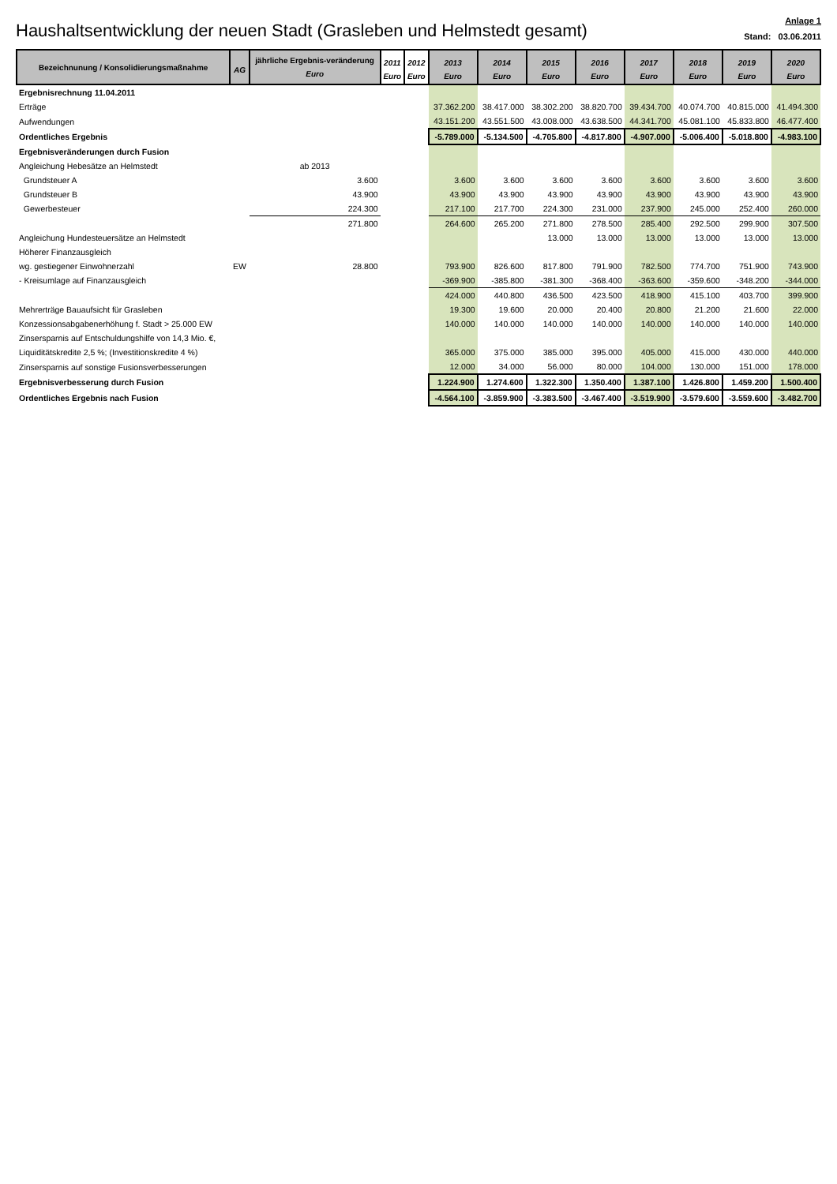Haushaltsentwicklung der neuen Stadt (Grasleben und Helmstedt gesamt)
Anlage 1
Stand: 03.06.2011
| Bezeichnunung / Konsolidierungsmaßnahme | AG | jährliche Ergebnis-veränderung Euro | 2011 Euro | 2012 Euro | 2013 Euro | 2014 Euro | 2015 Euro | 2016 Euro | 2017 Euro | 2018 Euro | 2019 Euro | 2020 Euro |
| --- | --- | --- | --- | --- | --- | --- | --- | --- | --- | --- | --- | --- |
| Ergebnisrechnung 11.04.2011 | | | | | | | | | | | | |
| Erträge | | | | | 37.362.200 | 38.417.000 | 38.302.200 | 38.820.700 | 39.434.700 | 40.074.700 | 40.815.000 | 41.494.300 |
| Aufwendungen | | | | | 43.151.200 | 43.551.500 | 43.008.000 | 43.638.500 | 44.341.700 | 45.081.100 | 45.833.800 | 46.477.400 |
| Ordentliches Ergebnis | | | | | -5.789.000 | -5.134.500 | -4.705.800 | -4.817.800 | -4.907.000 | -5.006.400 | -5.018.800 | -4.983.100 |
| Ergebnisveränderungen durch Fusion | | | | | | | | | | | | |
| Angleichung Hebesätze an Helmstedt | | ab 2013 | | | | | | | | | | |
| Grundsteuer A | | 3.600 | | | 3.600 | 3.600 | 3.600 | 3.600 | 3.600 | 3.600 | 3.600 | 3.600 |
| Grundsteuer B | | 43.900 | | | 43.900 | 43.900 | 43.900 | 43.900 | 43.900 | 43.900 | 43.900 | 43.900 |
| Gewerbesteuer | | 224.300 | | | 217.100 | 217.700 | 224.300 | 231.000 | 237.900 | 245.000 | 252.400 | 260.000 |
| | | 271.800 | | | 264.600 | 265.200 | 271.800 | 278.500 | 285.400 | 292.500 | 299.900 | 307.500 |
| Angleichung Hundesteuersätze an Helmstedt | | | | | | | 13.000 | 13.000 | 13.000 | 13.000 | 13.000 | 13.000 |
| Höherer Finanzausgleich | | | | | | | | | | | | |
| wg. gestiegener Einwohnerzahl | EW | 28.800 | | | 793.900 | 826.600 | 817.800 | 791.900 | 782.500 | 774.700 | 751.900 | 743.900 |
| - Kreisumlage auf Finanzausgleich | | | | | -369.900 | -385.800 | -381.300 | -368.400 | -363.600 | -359.600 | -348.200 | -344.000 |
| | | | | | 424.000 | 440.800 | 436.500 | 423.500 | 418.900 | 415.100 | 403.700 | 399.900 |
| Mehrerträge Bauaufsicht für Grasleben | | | | | 19.300 | 19.600 | 20.000 | 20.400 | 20.800 | 21.200 | 21.600 | 22.000 |
| Konzessionsabgabenerhöhung f. Stadt > 25.000 EW | | | | | 140.000 | 140.000 | 140.000 | 140.000 | 140.000 | 140.000 | 140.000 | 140.000 |
| Zinsersparnis auf Entschuldungshilfe von 14,3 Mio. €, | | | | | | | | | | | | |
| Liquiditätskredite 2,5 %; (Investitionskredite 4 %) | | | | | 365.000 | 375.000 | 385.000 | 395.000 | 405.000 | 415.000 | 430.000 | 440.000 |
| Zinsersparnis auf sonstige Fusionsverbesserungen | | | | | 12.000 | 34.000 | 56.000 | 80.000 | 104.000 | 130.000 | 151.000 | 178.000 |
| Ergebnisverbesserung durch Fusion | | | | | 1.224.900 | 1.274.600 | 1.322.300 | 1.350.400 | 1.387.100 | 1.426.800 | 1.459.200 | 1.500.400 |
| Ordentliches Ergebnis nach Fusion | | | | | -4.564.100 | -3.859.900 | -3.383.500 | -3.467.400 | -3.519.900 | -3.579.600 | -3.559.600 | -3.482.700 |